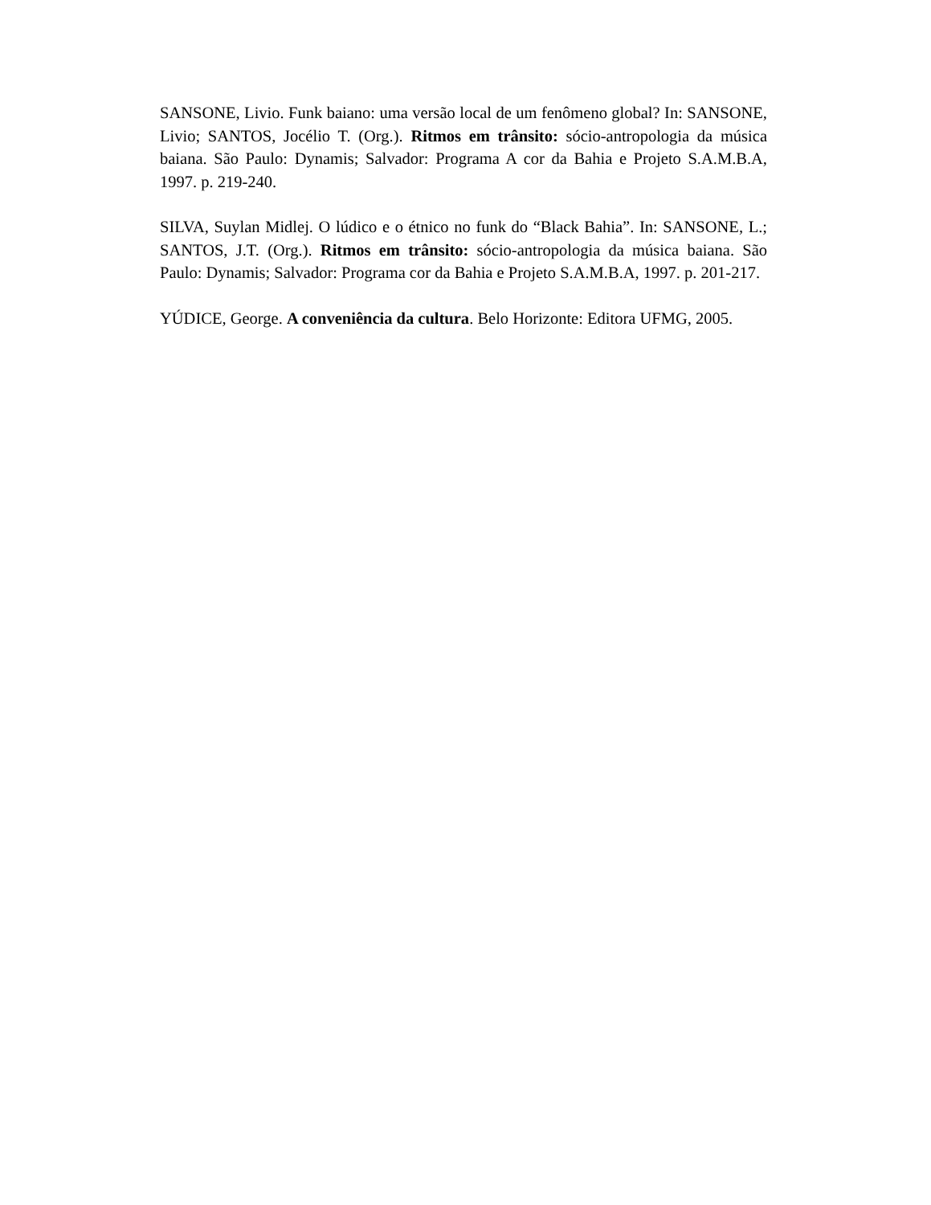SANSONE, Livio. Funk baiano: uma versão local de um fenômeno global? In: SANSONE, Livio; SANTOS, Jocélio T. (Org.). Ritmos em trânsito: sócio-antropologia da música baiana. São Paulo: Dynamis; Salvador: Programa A cor da Bahia e Projeto S.A.M.B.A, 1997. p. 219-240.
SILVA, Suylan Midlej. O lúdico e o étnico no funk do “Black Bahia”. In: SANSONE, L.; SANTOS, J.T. (Org.). Ritmos em trânsito: sócio-antropologia da música baiana. São Paulo: Dynamis; Salvador: Programa cor da Bahia e Projeto S.A.M.B.A, 1997. p. 201-217.
YÚDICE, George. A conveniência da cultura. Belo Horizonte: Editora UFMG, 2005.